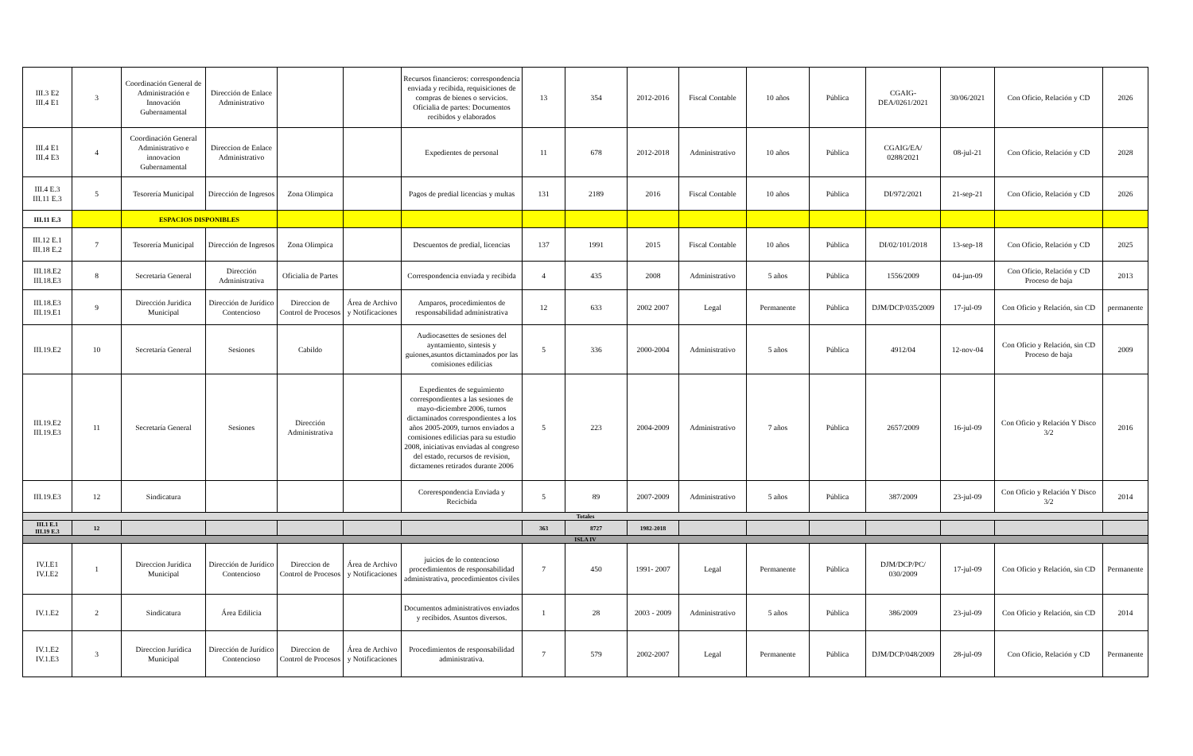| III.3 E2 III.4 E1 | 3 | Coordinación General de Administración e Innovación Gubernamental | Dirección de Enlace Administrativo | | | Recursos financieros: correspondencia enviada y recibida, requisiciones de compras de bienes o servicios. Oficialia de partes: Documentos recibidos y elaborados | 13 | 354 | 2012-2016 | Fiscal Contable | 10 años | Pública | CGAIG-DEA/0261/2021 | 30/06/2021 | Con Oficio, Relación y CD | 2026 |
| III.4 E1 III.4 E3 | 4 | Coordinación General Administrativo e innovacion Gubernamental | Direccion de Enlace Administrativo | | | Expedientes de personal | 11 | 678 | 2012-2018 | Administrativo | 10 años | Pública | CGAIG/EA/ 0288/2021 | 08-jul-21 | Con Oficio, Relación y CD | 2028 |
| III.4 E.3 III.11 E.3 | 5 | Tesorería Municipal | Dirección de Ingresos | Zona Olimpica | | Pagos de predial licencias y multas | 131 | 2189 | 2016 | Fiscal Contable | 10 años | Pública | DI/972/2021 | 21-sep-21 | Con Oficio, Relación y CD | 2026 |
| III.11 E.3 | | ESPACIOS DISPONIBLES | | | | | | | | | | | | | | |
| III.12 E.1 III.18 E.2 | 7 | Tesorería Municipal | Dirección de Ingresos | Zona Olimpica | | Descuentos de predial, licencias | 137 | 1991 | 2015 | Fiscal Contable | 10 años | Pública | DI/02/101/2018 | 13-sep-18 | Con Oficio, Relación y CD | 2025 |
| III.18.E2 III.18.E3 | 8 | Secretaria General | Dirección Administrativa | Oficialia de Partes | | Correspondencia enviada y recibida | 4 | 435 | 2008 | Administrativo | 5 años | Pública | 1556/2009 | 04-jun-09 | Con Oficio, Relación y CD Proceso de baja | 2013 |
| III.18.E3 III.19.E1 | 9 | Dirección Juridica Municipal | Dirección de Jurídico Contencioso | Direccion de Control de Procesos | Área de Archivo y Notificaciones | Amparos, procedimientos de responsabilidad administrativa | 12 | 633 | 2002 2007 | Legal | Permanente | Pública | DJM/DCP/035/2009 | 17-jul-09 | Con Oficio y Relación, sin CD | permanente |
| III.19.E2 | 10 | Secretaría General | Sesiones | Cabildo | | Audiocasettes de sesiones del ayntamiento, sintesis y guiones,asuntos dictaminados por las comisiones edilicias | 5 | 336 | 2000-2004 | Administrativo | 5 años | Pública | 4912/04 | 12-nov-04 | Con Oficio y Relación, sin CD Proceso de baja | 2009 |
| III.19.E2 III.19.E3 | 11 | Secretaría General | Sesiones | Dirección Administrativa | | Expedientes de seguimiento correspondientes a las sesiones de mayo-diciembre 2006, turnos dictaminados correspondientes a los años 2005-2009, turnos enviados a comisiones edilicias para su estudio 2008, iniciativas enviadas al congreso del estado, recursos de revision, dictamenes retirados durante 2006 | 5 | 223 | 2004-2009 | Administrativo | 7 años | Pública | 2657/2009 | 16-jul-09 | Con Oficio y Relación Y Disco 3/2 | 2016 |
| III.19.E3 | 12 | Sindicatura | | | | Corerespondencia Enviada y Recicbida | 5 | 89 | 2007-2009 | Administrativo | 5 años | Pública | 387/2009 | 23-jul-09 | Con Oficio y Relación Y Disco 3/2 | 2014 |
| Totales | | | | | | | | | | | | | | | | |
| III.1 E.1 III.19 E.3 | 12 | | | | | | 363 | 8727 | 1982-2018 | | | | | | | |
| ISLA IV | | | | | | | | | | | | | | | | |
| IV.I.E1 IV.I.E2 | 1 | Direccion Jurídica Municipal | Dirección de Jurídico Contencioso | Direccion de Control de Procesos | Área de Archivo y Notificaciones | juicios de lo contencioso procedimientos de responsabilidad administrativa, procedimientos civiles | 7 | 450 | 1991- 2007 | Legal | Permanente | Pública | DJM/DCP/PC/ 030/2009 | 17-jul-09 | Con Oficio y Relación, sin CD | Permanente |
| IV.1.E2 | 2 | Sindicatura | Área Edilicia | | | Documentos administrativos enviados y recibidos. Asuntos diversos. | 1 | 28 | 2003 - 2009 | Administrativo | 5 años | Pública | 386/2009 | 23-jul-09 | Con Oficio y Relación, sin CD | 2014 |
| IV.1.E2 IV.1.E3 | 3 | Direccion Jurídica Municipal | Dirección de Jurídico Contencioso | Direccion de Control de Procesos | Área de Archivo y Notificaciones | Procedimientos de responsabilidad administrativa. | 7 | 579 | 2002-2007 | Legal | Permanente | Pública | DJM/DCP/048/2009 | 28-jul-09 | Con Oficio, Relación y CD | Permanente |